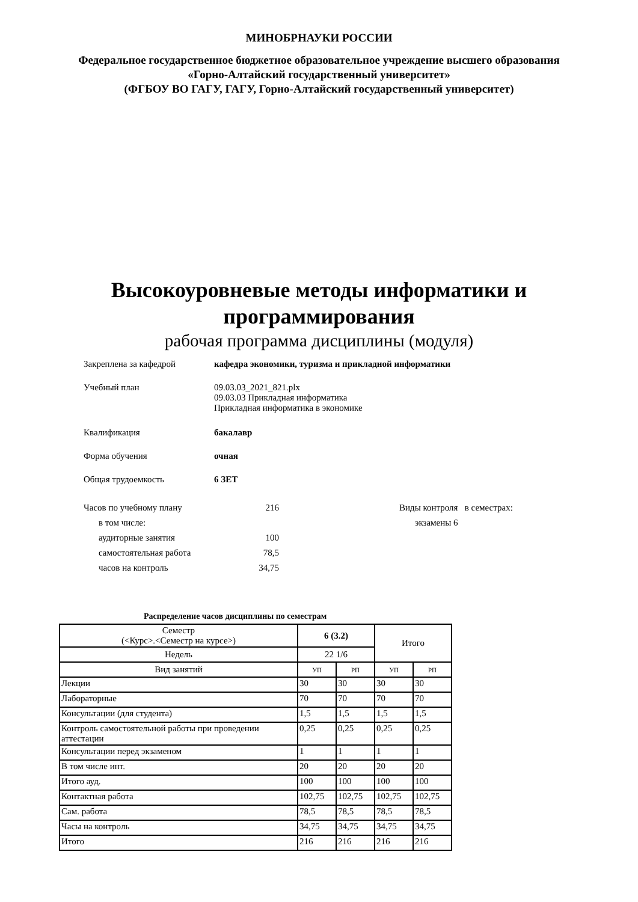МИНОБРНАУКИ РОССИИ
Федеральное государственное бюджетное образовательное учреждение высшего образования
«Горно-Алтайский государственный университет»
(ФГБОУ ВО ГАГУ, ГАГУ, Горно-Алтайский государственный университет)
Высокоуровневые методы информатики и
программирования
рабочая программа дисциплины (модуля)
Закреплена за кафедрой кафедра экономики, туризма и прикладной информатики
Учебный план 09.03.03_2021_821.plx
09.03.03 Прикладная информатика
Прикладная информатика в экономике
Квалификация бакалавр
Форма обучения очная
Общая трудоемкость 6 ЗЕТ
Часов по учебному плану 216
в том числе:
аудиторные занятия 100
самостоятельная работа 78,5
часов на контроль 34,75
Виды контроля в семестрах:
экзамены 6
Распределение часов дисциплины по семестрам
| Семестр (<Курс>.<Семестр на курсе>) | 6 (3.2) | | Итого | |
| Недель | 22 1/6 | | | |
| Вид занятий | УП | РП | УП | РП |
| Лекции | 30 | 30 | 30 | 30 |
| Лабораторные | 70 | 70 | 70 | 70 |
| Консультации (для студента) | 1,5 | 1,5 | 1,5 | 1,5 |
| Контроль самостоятельной работы при проведении аттестации | 0,25 | 0,25 | 0,25 | 0,25 |
| Консультации перед экзаменом | 1 | 1 | 1 | 1 |
| В том числе инт. | 20 | 20 | 20 | 20 |
| Итого ауд. | 100 | 100 | 100 | 100 |
| Контактная работа | 102,75 | 102,75 | 102,75 | 102,75 |
| Сам. работа | 78,5 | 78,5 | 78,5 | 78,5 |
| Часы на контроль | 34,75 | 34,75 | 34,75 | 34,75 |
| Итого | 216 | 216 | 216 | 216 |